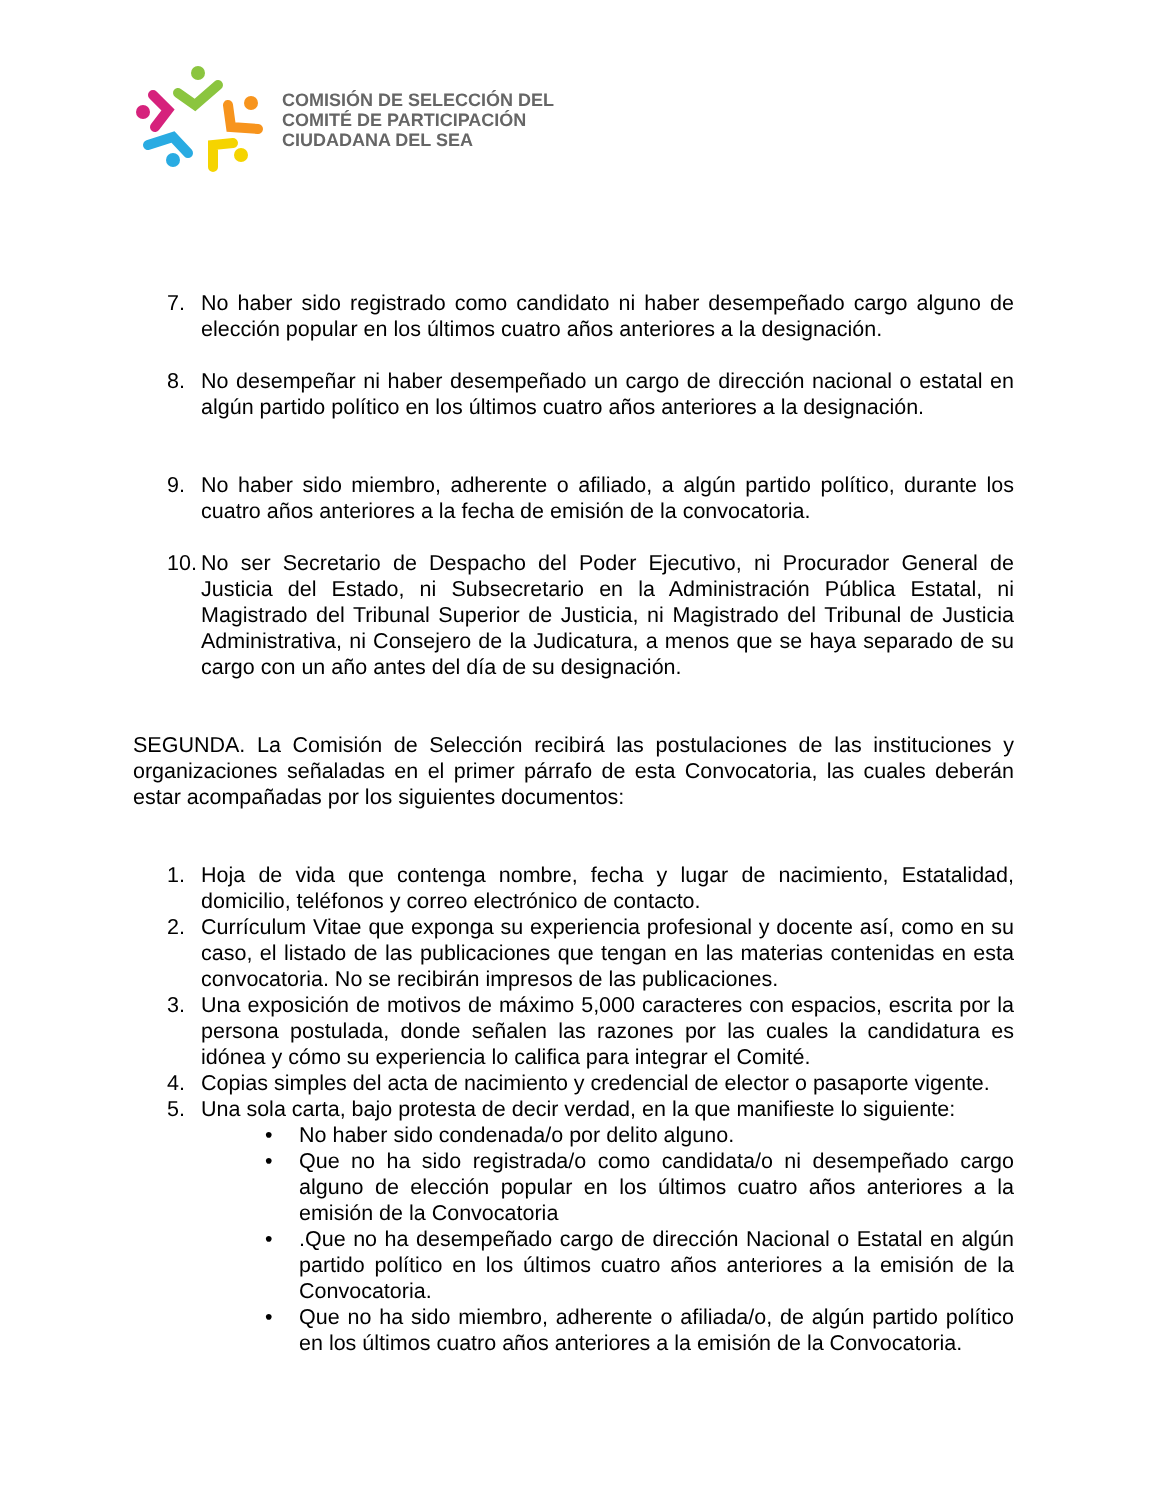COMISIÓN DE SELECCIÓN DEL
COMITÉ DE PARTICIPACIÓN
CIUDADANA DEL SEA
7. No haber sido registrado como candidato ni haber desempeñado cargo alguno de elección popular en los últimos cuatro años anteriores a la designación.
8. No desempeñar ni haber desempeñado un cargo de dirección nacional o estatal en algún partido político en los últimos cuatro años anteriores a la designación.
9. No haber sido miembro, adherente o afiliado, a algún partido político, durante los cuatro años anteriores a la fecha de emisión de la convocatoria.
10. No ser Secretario de Despacho del Poder Ejecutivo, ni Procurador General de Justicia del Estado, ni Subsecretario en la Administración Pública Estatal, ni Magistrado del Tribunal Superior de Justicia, ni Magistrado del Tribunal de Justicia Administrativa, ni Consejero de la Judicatura, a menos que se haya separado de su cargo con un año antes del día de su designación.
SEGUNDA. La Comisión de Selección recibirá las postulaciones de las instituciones y organizaciones señaladas en el primer párrafo de esta Convocatoria, las cuales deberán estar acompañadas por los siguientes documentos:
1. Hoja de vida que contenga nombre, fecha y lugar de nacimiento, Estatalidad, domicilio, teléfonos y correo electrónico de contacto.
2. Currículum Vitae que exponga su experiencia profesional y docente así, como en su caso, el listado de las publicaciones que tengan en las materias contenidas en esta convocatoria. No se recibirán impresos de las publicaciones.
3. Una exposición de motivos de máximo 5,000 caracteres con espacios, escrita por la persona postulada, donde señalen las razones por las cuales la candidatura es idónea y cómo su experiencia lo califica para integrar el Comité.
4. Copias simples del acta de nacimiento y credencial de elector o pasaporte vigente.
5. Una sola carta, bajo protesta de decir verdad, en la que manifieste lo siguiente:
• No haber sido condenada/o por delito alguno.
• Que no ha sido registrada/o como candidata/o ni desempeñado cargo alguno de elección popular en los últimos cuatro años anteriores a la emisión de la Convocatoria
•.Que no ha desempeñado cargo de dirección Nacional o Estatal en algún partido político en los últimos cuatro años anteriores a la emisión de la Convocatoria.
• Que no ha sido miembro, adherente o afiliada/o, de algún partido político en los últimos cuatro años anteriores a la emisión de la Convocatoria.